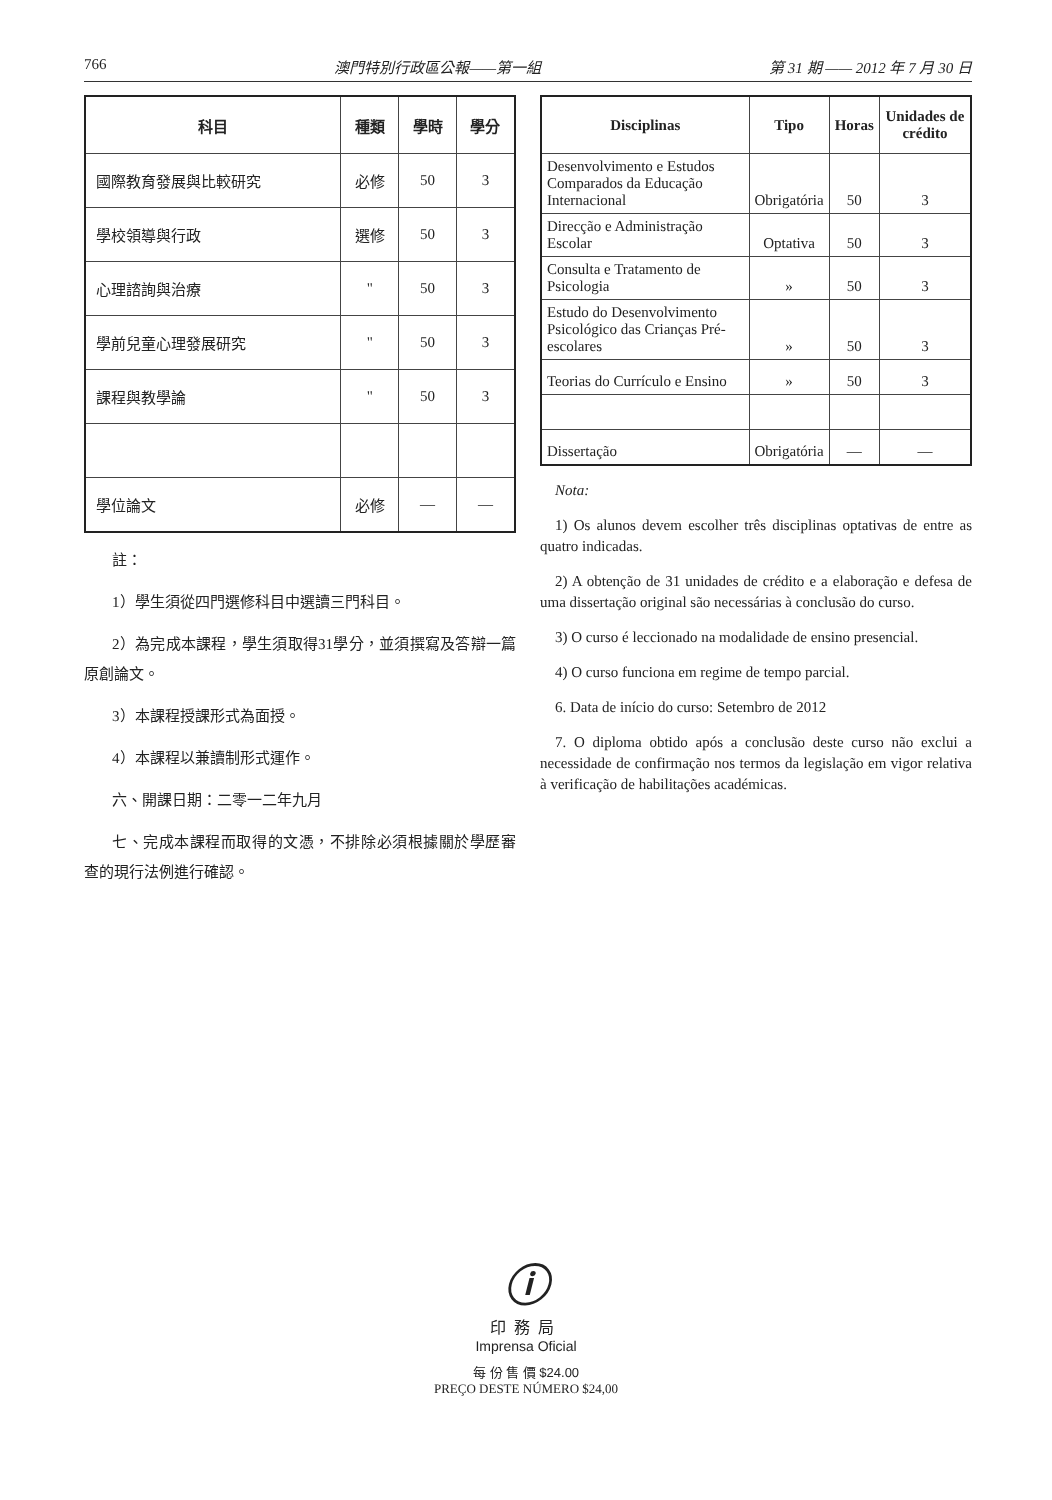766 澳門特別行政區公報——第一組 第 31 期 —— 2012 年 7 月 30 日
| 科目 | 種類 | 學時 | 學分 |
| --- | --- | --- | --- |
| 國際教育發展與比較研究 | 必修 | 50 | 3 |
| 學校領導與行政 | 選修 | 50 | 3 |
| 心理諮詢與治療 | " | 50 | 3 |
| 學前兒童心理發展研究 | " | 50 | 3 |
| 課程與教學論 | " | 50 | 3 |
| 學位論文 | 必修 | — | — |
註：
1）學生須從四門選修科目中選讀三門科目。
2）為完成本課程，學生須取得31學分，並須撰寫及答辯一篇原創論文。
3）本課程授課形式為面授。
4）本課程以兼讀制形式運作。
六、開課日期：二零一二年九月
七、完成本課程而取得的文憑，不排除必須根據關於學歷審查的現行法例進行確認。
| Disciplinas | Tipo | Horas | Unidades de crédito |
| --- | --- | --- | --- |
| Desenvolvimento e Estudos Comparados da Educação Internacional | Obrigatória | 50 | 3 |
| Direcção e Administração Escolar | Optativa | 50 | 3 |
| Consulta e Tratamento de Psicologia | » | 50 | 3 |
| Estudo do Desenvolvimento Psicológico das Crianças Pré-escolares | » | 50 | 3 |
| Teorias do Currículo e Ensino | » | 50 | 3 |
| Dissertação | Obrigatória | — | — |
Nota:
1) Os alunos devem escolher três disciplinas optativas de entre as quatro indicadas.
2) A obtenção de 31 unidades de crédito e a elaboração e defesa de uma dissertação original são necessárias à conclusão do curso.
3) O curso é leccionado na modalidade de ensino presencial.
4) O curso funciona em regime de tempo parcial.
6. Data de início do curso: Setembro de 2012
7. O diploma obtido após a conclusão deste curso não exclui a necessidade de confirmação nos termos da legislação em vigor relativa à verificação de habilitações académicas.
ⓘ
印務局
Imprensa Oficial
每 份 售 價 $24.00
PREÇO DESTE NÚMERO $24,00